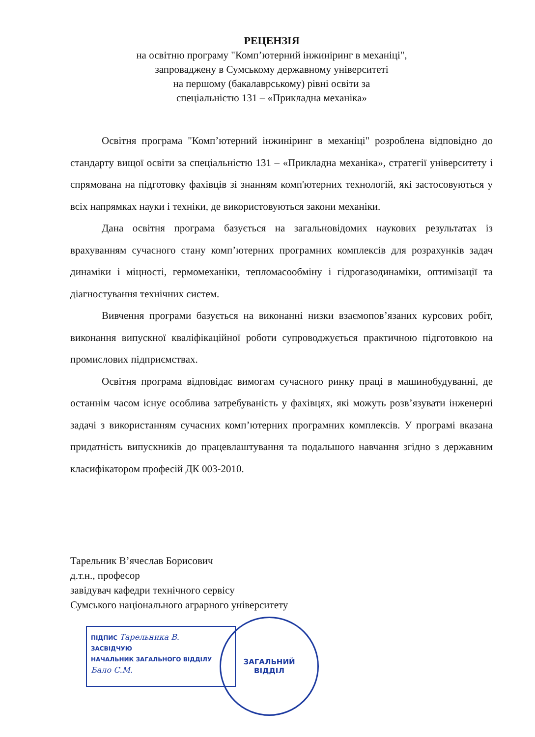РЕЦЕНЗІЯ
на освітню програму "Комп’ютерний інжиніринг в механіці",
запроваджену в Сумському державному університеті
на першому (бакалаврському) рівні освіти за
спеціальністю 131 – «Прикладна механіка»
Освітня програма "Комп’ютерний інжиніринг в механіці" розроблена відповідно до стандарту вищої освіти за спеціальністю 131 – «Прикладна механіка», стратегії університету і спрямована на підготовку фахівців зі знанням комп'ютерних технологій, які застосовуються у всіх напрямках науки і техніки, де використовуються закони механіки.
Дана освітня програма базується на загальновідомих наукових результатах із врахуванням сучасного стану комп’ютерних програмних комплексів для розрахунків задач динаміки і міцності, гермомеханіки, тепломасообміну і гідрогазодинаміки, оптимізації та діагностування технічних систем.
Вивчення програми базується на виконанні низки взаємопов’язаних курсових робіт, виконання випускної кваліфікаційної роботи супроводжується практичною підготовкою на промислових підприємствах.
Освітня програма відповідає вимогам сучасного ринку праці в машинобудуванні, де останнім часом існує особлива затребуваність у фахівцях, які можуть розв’язувати інженерні задачі з використанням сучасних комп’ютерних програмних комплексів. У програмі вказана придатність випускників до працевлаштування та подальшого навчання згідно з державним класифікатором професій ДК 003-2010.
Тарельник В’ячеслав Борисович
д.т.н., професор
завідувач кафедри технічного сервісу
Сумського національного аграрного університету
ПІДПИС Тарельника В.
ЗАСВІДЧУЮ
НАЧАЛЬНИК ЗАГАЛЬНОГО ВІДДІЛУ
Бало С.М.
ЗАГАЛЬНИЙ
ВІДДІЛ